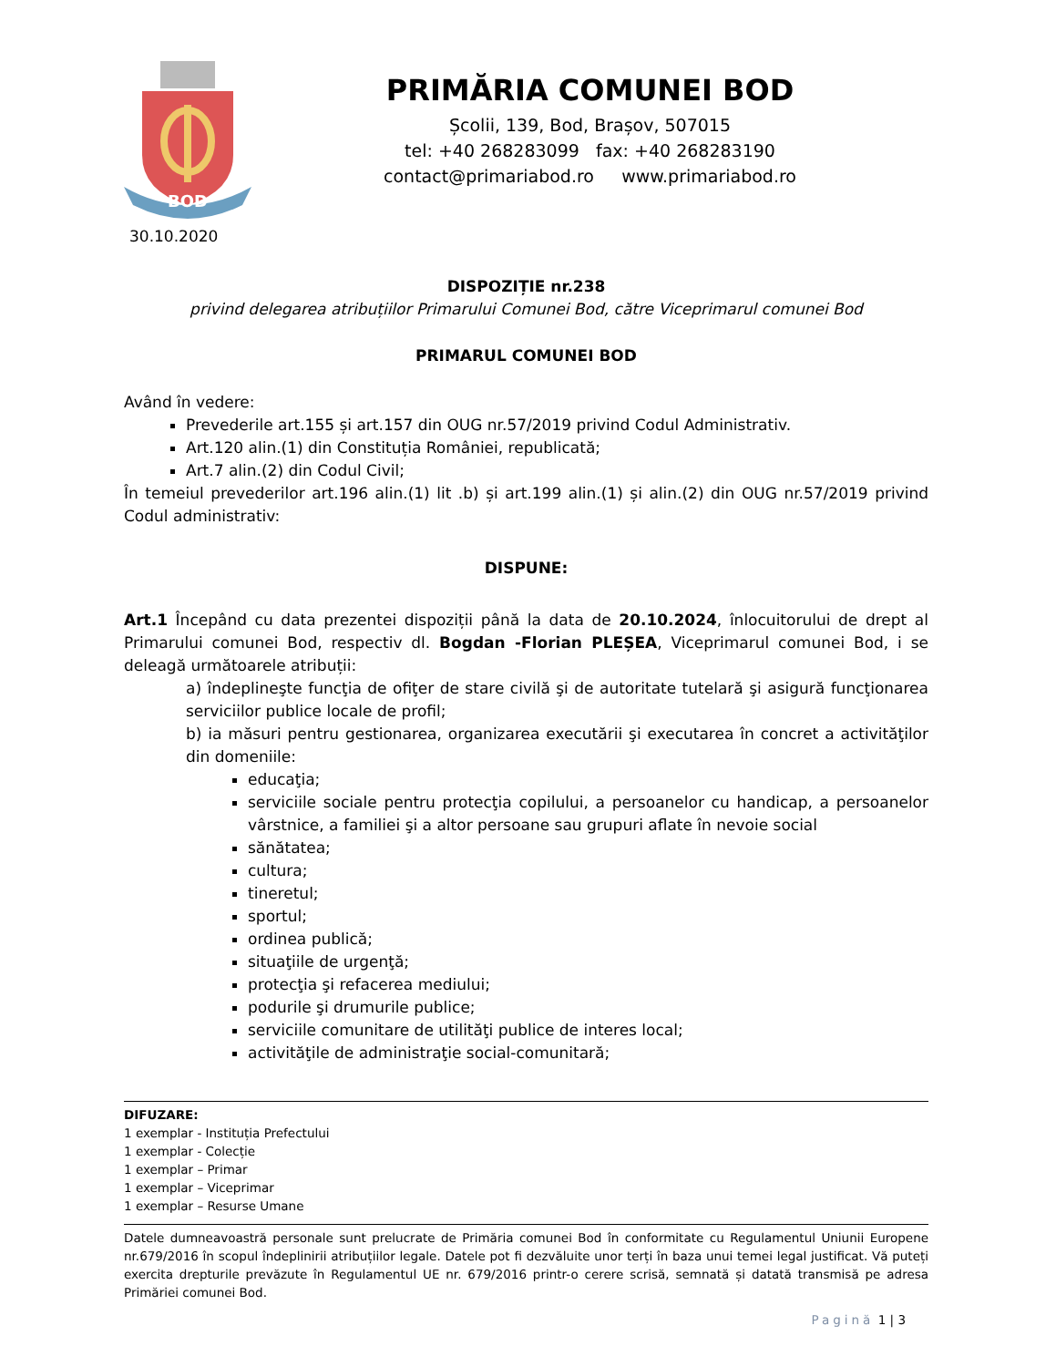BOD
30.10.2020
PRIMĂRIA COMUNEI BOD
Școlii, 139, Bod, Brașov, 507015
tel: +40 268283099 fax: +40 268283190
contact@primariabod.ro www.primariabod.ro
DISPOZIȚIE nr.238
privind delegarea atribuțiilor Primarului Comunei Bod, către Viceprimarul comunei Bod
PRIMARUL COMUNEI BOD
Având în vedere:
Prevederile art.155 și art.157 din OUG nr.57/2019 privind Codul Administrativ.
Art.120 alin.(1) din Constituția României, republicată;
Art.7 alin.(2) din Codul Civil;
În temeiul prevederilor art.196 alin.(1) lit .b) și art.199 alin.(1) și alin.(2) din OUG nr.57/2019 privind Codul administrativ:
DISPUNE:
Art.1 Începând cu data prezentei dispoziții până la data de 20.10.2024, înlocuitorului de drept al Primarului comunei Bod, respectiv dl. Bogdan -Florian PLEȘEA, Viceprimarul comunei Bod, i se deleagă următoarele atribuții:
a) îndeplineşte funcţia de ofiţer de stare civilă şi de autoritate tutelară şi asigură funcţionarea serviciilor publice locale de profil;
b) ia măsuri pentru gestionarea, organizarea executării şi executarea în concret a activităţilor din domeniile:
educaţia;
serviciile sociale pentru protecţia copilului, a persoanelor cu handicap, a persoanelor vârstnice, a familiei şi a altor persoane sau grupuri aflate în nevoie social
sănătatea;
cultura;
tineretul;
sportul;
ordinea publică;
situaţiile de urgenţă;
protecţia şi refacerea mediului;
podurile şi drumurile publice;
serviciile comunitare de utilităţi publice de interes local;
activităţile de administraţie social-comunitară;
DIFUZARE:
1 exemplar - Instituția Prefectului
1 exemplar - Colecție
1 exemplar – Primar
1 exemplar – Viceprimar
1 exemplar – Resurse Umane
Datele dumneavoastră personale sunt prelucrate de Primăria comunei Bod în conformitate cu Regulamentul Uniunii Europene nr.679/2016 în scopul îndeplinirii atribuțiilor legale. Datele pot fi dezvăluite unor terți în baza unui temei legal justificat. Vă puteți exercita drepturile prevăzute în Regulamentul UE nr. 679/2016 printr-o cerere scrisă, semnată și datată transmisă pe adresa Primăriei comunei Bod.
Pagină 1 | 3